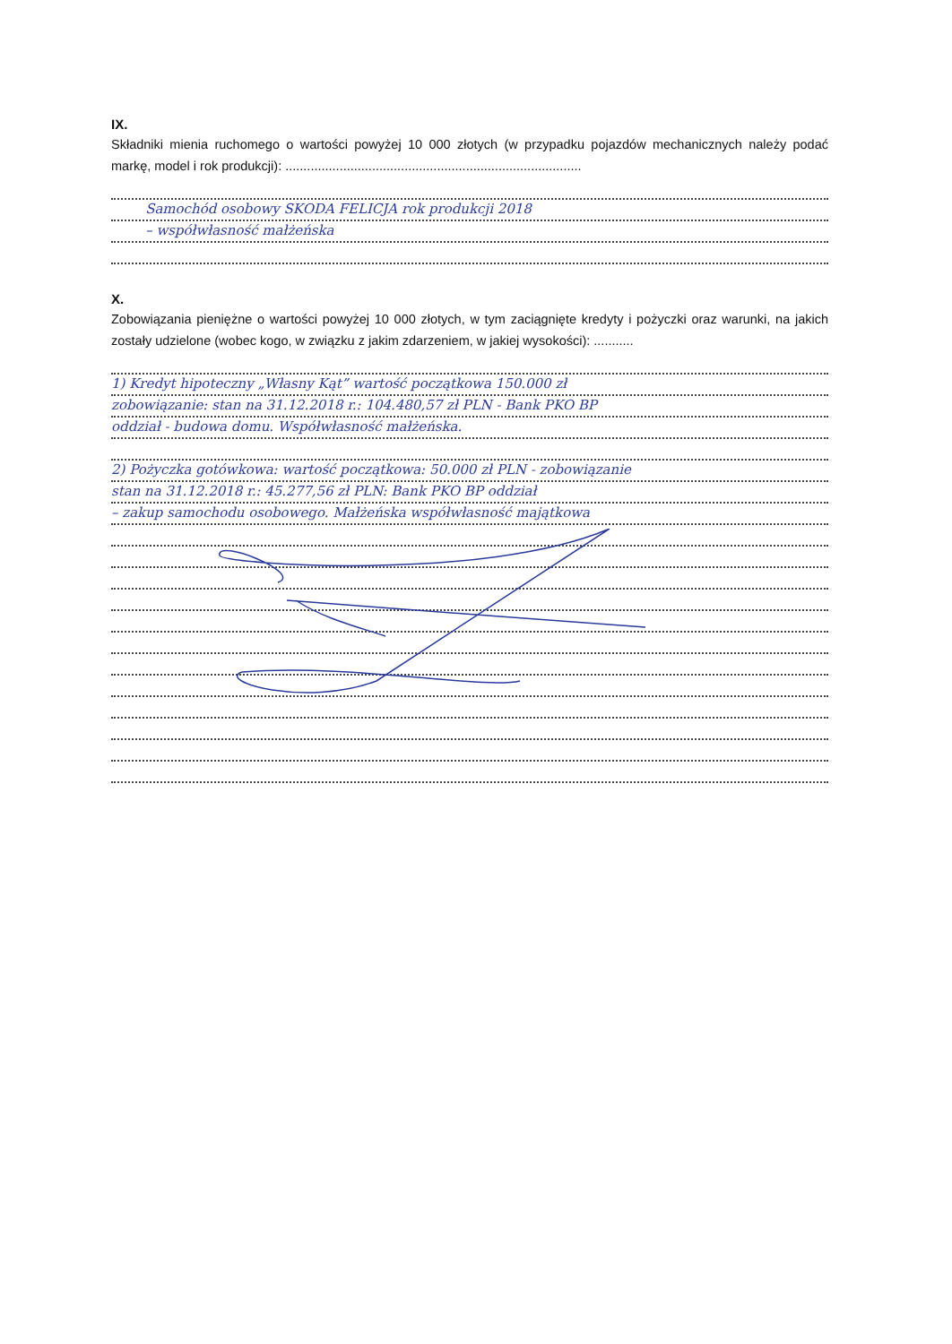IX.
Składniki mienia ruchomego o wartości powyżej 10 000 złotych (w przypadku pojazdów mechanicznych należy podać markę, model i rok produkcji): ..................................................................................
Samochód osobowy SKODA FELICJA rok produkcji 2018
– współwłasność małżeńska
X.
Zobowiązania pieniężne o wartości powyżej 10 000 złotych, w tym zaciągnięte kredyty i pożyczki oraz warunki, na jakich zostały udzielone (wobec kogo, w związku z jakim zdarzeniem, w jakiej wysokości): ...........
1) Kredyt hipoteczny „Własny Kąt” wartość początkowa 150.000 zł
zobowiązanie: stan na 31.12.2018 r.: 104.480,57 zł PLN - Bank PKO BP
oddział - budowa domu. Współwłasność małżeńska.
2) Pożyczka gotówkowa: wartość początkowa: 50.000 zł PLN - zobowiązanie
stan na 31.12.2018 r.: 45.277,56 zł PLN: Bank PKO BP oddział
– zakup samochodu osobowego. Małżeńska współwłasność majątkowa